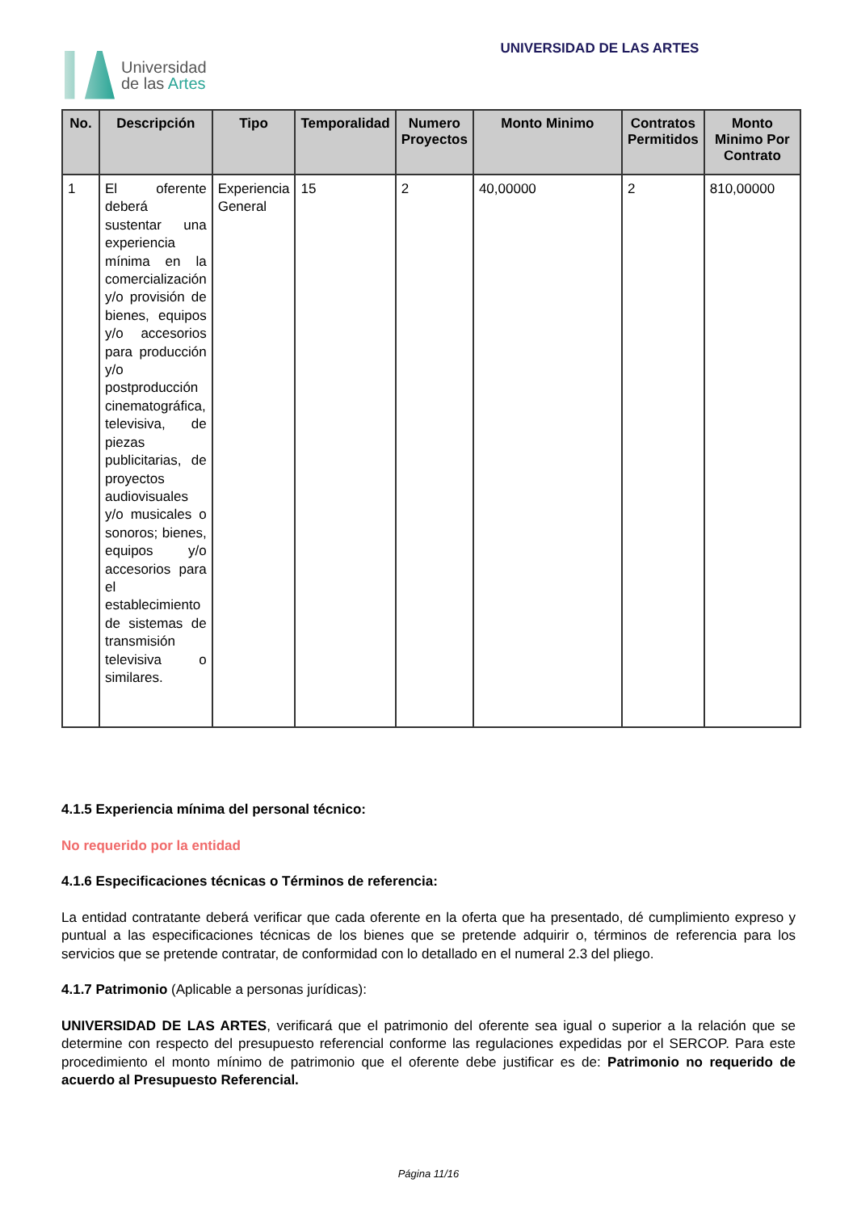Universidad
de las Artes
UNIVERSIDAD DE LAS ARTES
| No. | Descripción | Tipo | Temporalidad | Numero Proyectos | Monto Minimo | Contratos Permitidos | Monto Minimo Por Contrato |
| --- | --- | --- | --- | --- | --- | --- | --- |
| 1 | El oferente deberá sustentar una experiencia mínima en la comercialización y/o provisión de bienes, equipos y/o accesorios para producción y/o postproducción cinematográfica, televisiva, de piezas publicitarias, de proyectos audiovisuales y/o musicales o sonoros; bienes, equipos y/o accesorios para el establecimiento de sistemas de transmisión televisiva o similares. | Experiencia General | 15 | 2 | 40,00000 | 2 | 810,00000 |
4.1.5 Experiencia mínima del personal técnico:
No requerido por la entidad
4.1.6 Especificaciones técnicas o Términos de referencia:
La entidad contratante deberá verificar que cada oferente en la oferta que ha presentado, dé cumplimiento expreso y puntual a las especificaciones técnicas de los bienes que se pretende adquirir o, términos de referencia para los servicios que se pretende contratar, de conformidad con lo detallado en el numeral 2.3 del pliego.
4.1.7 Patrimonio (Aplicable a personas jurídicas):
UNIVERSIDAD DE LAS ARTES, verificará que el patrimonio del oferente sea igual o superior a la relación que se determine con respecto del presupuesto referencial conforme las regulaciones expedidas por el SERCOP. Para este procedimiento el monto mínimo de patrimonio que el oferente debe justificar es de: Patrimonio no requerido de acuerdo al Presupuesto Referencial.
Página 11/16